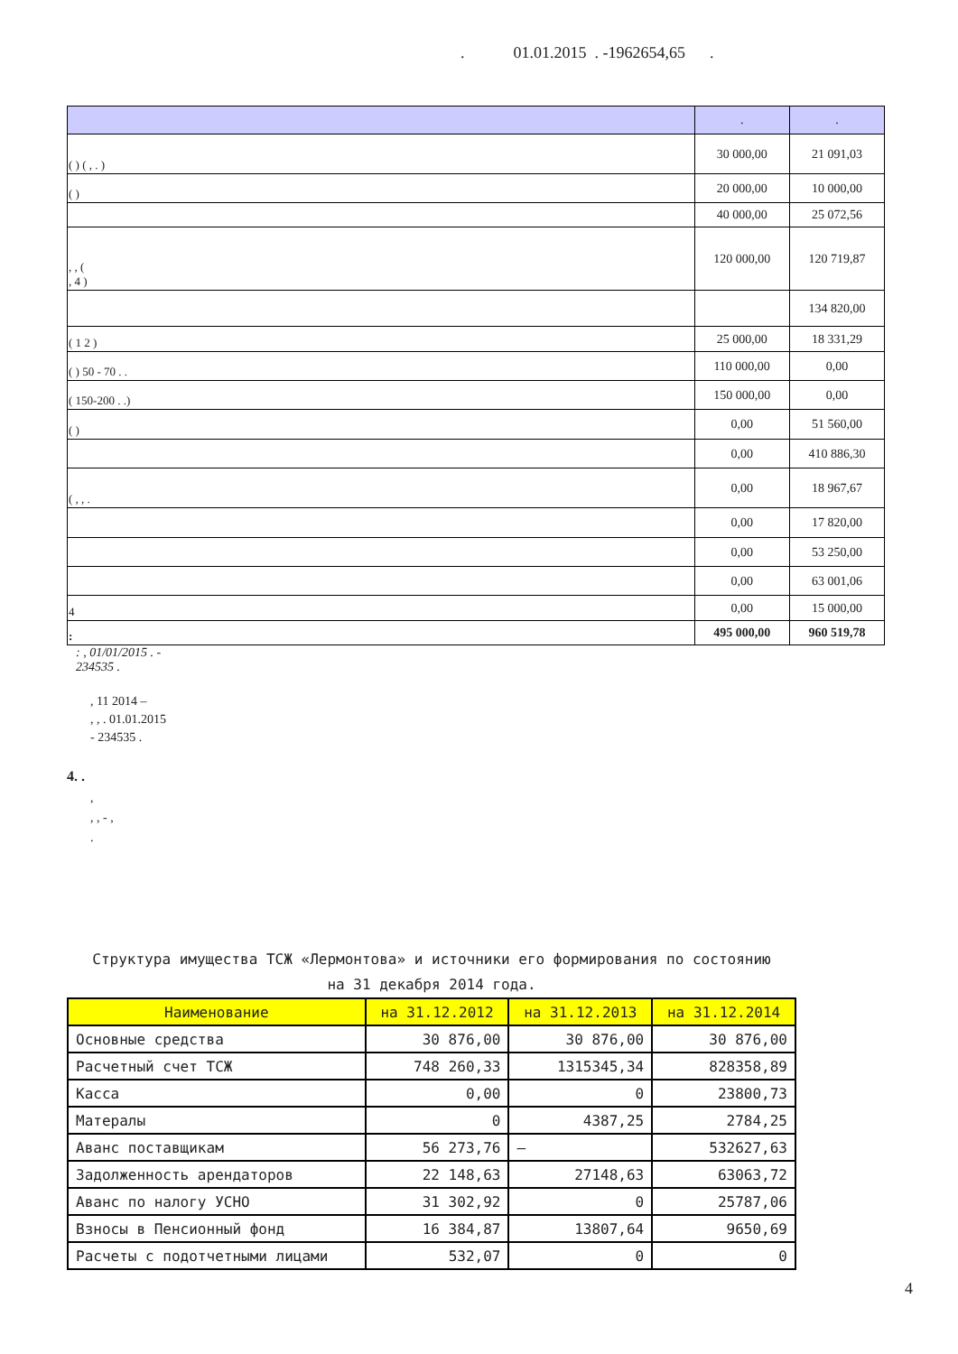. 01.01.2015 . -1962654,65 .
| | . | . |
| ( ) ( , . ) | 30 000,00 | 21 091,03 |
| ( ) | 20 000,00 | 10 000,00 |
| | 40 000,00 | 25 072,56 |
| , , ( , 4 ) | 120 000,00 | 120 719,87 |
| | | 134 820,00 |
| ( 1 2 ) | 25 000,00 | 18 331,29 |
| ( ) 50 - 70 . . | 110 000,00 | 0,00 |
| ( 150-200 . .) | 150 000,00 | 0,00 |
| ( ) | 0,00 | 51 560,00 |
| | 0,00 | 410 886,30 |
| ( , , . | 0,00 | 18 967,67 |
| | 0,00 | 17 820,00 |
| | 0,00 | 53 250,00 |
| | 0,00 | 63 001,06 |
| 4 | 0,00 | 15 000,00 |
| : | 495 000,00 | 960 519,78 |
: , 01/01/2015 . -
234535 .
, 11 2014 –
, , . 01.01.2015
- 234535 .
4. .
,
, , - ,
.
Структура имущества ТСЖ «Лермонтова» и источники его формирования по состоянию
на 31 декабря 2014 года.
| Наименование | на 31.12.2012 | на 31.12.2013 | на 31.12.2014 |
| --- | --- | --- | --- |
| Основные средства | 30 876,00 | 30 876,00 | 30 876,00 |
| Расчетный счет ТСЖ | 748 260,33 | 1315345,34 | 828358,89 |
| Касса | 0,00 | 0 | 23800,73 |
| Матерaлы | 0 | 4387,25 | 2784,25 |
| Аванс поставщикам | 56 273,76 | – | 532627,63 |
| Задолженность арендаторов | 22 148,63 | 27148,63 | 63063,72 |
| Аванс по налогу УСНО | 31 302,92 | 0 | 25787,06 |
| Взносы в Пенсионный фонд | 16 384,87 | 13807,64 | 9650,69 |
| Расчеты с подотчетными лицами | 532,07 | 0 | 0 |
4